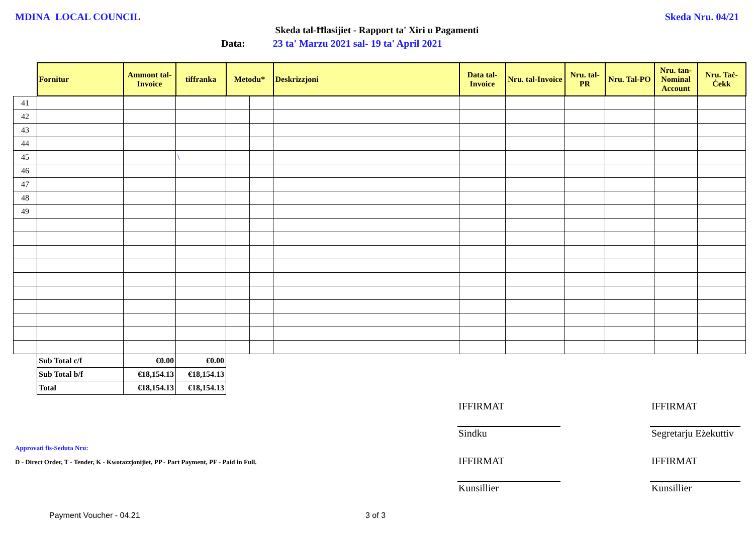MDINA LOCAL COUNCIL Skeda Nru. 04/21
Skeda tal-Ħlasijiet - Rapport ta' Xiri u Pagamenti
Data: 23 ta' Marzu 2021 sal- 19 ta' April 2021
| | Fornitur | Ammont tal-Invoice | tiffranka | Metodu* | | Deskrizzjoni | Data tal-Invoice | Nru. tal-Invoice | Nru. tal-PR | Nru. Tal-PO | Nru. tan-Nominal Account | Nru. Taċ-Ċekk |
| --- | --- | --- | --- | --- | --- | --- | --- | --- | --- | --- | --- | --- |
| 41 | | | | | | | | | | | | |
| 42 | | | | | | | | | | | | |
| 43 | | | | | | | | | | | | |
| 44 | | | | | | | | | | | | |
| 45 | | | \ | | | | | | | | | |
| 46 | | | | | | | | | | | | |
| 47 | | | | | | | | | | | | |
| 48 | | | | | | | | | | | | |
| 49 | | | | | | | | | | | | |
| | Sub Total c/f | €0.00 | €0.00 | | | | | | | | | |
| | Sub Total b/f | €18,154.13 | €18,154.13 | | | | | | | | | |
| | Total | €18,154.13 | €18,154.13 | | | | | | | | | |
IFFIRMAT IFFIRMAT
Sindku Segretarju Eżekuttiv
Approvati fis-Seduta Nru:
D - Direct Order, T - Tender, K - Kwotazzjonijiet, PP - Part Payment, PF - Paid in Full.
IFFIRMAT IFFIRMAT
Kunsillier Kunsillier
Payment Voucher - 04.21 3 of 3